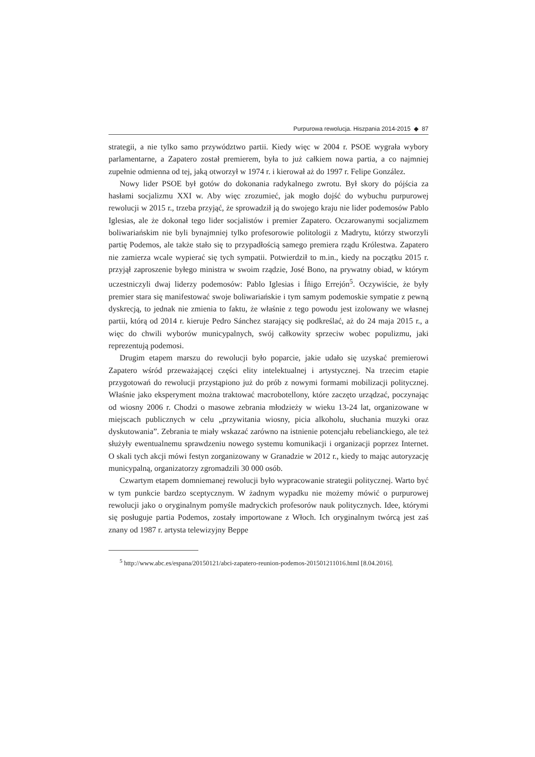Purpurowa rewolucja. Hiszpania 2014-2015 ◆ 87
strategii, a nie tylko samo przywództwo partii. Kiedy więc w 2004 r. PSOE wygrała wybory parlamentarne, a Zapatero został premierem, była to już całkiem nowa partia, a co najmniej zupełnie odmienna od tej, jaką otworzył w 1974 r. i kierował aż do 1997 r. Felipe González.
Nowy lider PSOE był gotów do dokonania radykalnego zwrotu. Był skory do pójścia za hasłami socjalizmu XXI w. Aby więc zrozumieć, jak mogło dojść do wybuchu purpurowej rewolucji w 2015 r., trzeba przyjąć, że sprowadził ją do swojego kraju nie lider podemosów Pablo Iglesias, ale że dokonał tego lider socjalistów i premier Zapatero. Oczarowanymi socjalizmem boliwariańskim nie byli bynajmniej tylko profesorowie politologii z Madrytu, którzy stworzyli partię Podemos, ale także stało się to przypadłością samego premiera rządu Królestwa. Zapatero nie zamierza wcale wypierać się tych sympatii. Potwierdził to m.in., kiedy na początku 2015 r. przyjął zaproszenie byłego ministra w swoim rządzie, José Bono, na prywatny obiad, w którym uczestniczyli dwaj liderzy podemosów: Pablo Iglesias i Íñigo Errejón<sup>5</sup>. Oczywiście, że były premier stara się manifestować swoje boliwariańskie i tym samym podemoskie sympatie z pewną dyskrecją, to jednak nie zmienia to faktu, że właśnie z tego powodu jest izolowany we własnej partii, którą od 2014 r. kieruje Pedro Sánchez starający się podkreślać, aż do 24 maja 2015 r., a więc do chwili wyborów municypalnych, swój całkowity sprzeciw wobec populizmu, jaki reprezentują podemosi.
Drugim etapem marszu do rewolucji było poparcie, jakie udało się uzyskać premierowi Zapatero wśród przeważającej części elity intelektualnej i artystycznej. Na trzecim etapie przygotowań do rewolucji przystąpiono już do prób z nowymi formami mobilizacji politycznej. Właśnie jako eksperyment można traktować macrobotellony, które zaczęto urządzać, poczynając od wiosny 2006 r. Chodzi o masowe zebrania młodzieży w wieku 13-24 lat, organizowane w miejscach publicznych w celu „przywitania wiosny, picia alkoholu, słuchania muzyki oraz dyskutowania”. Zebrania te miały wskazać zarówno na istnienie potencjału rebelianckiego, ale też służyły ewentualnemu sprawdzeniu nowego systemu komunikacji i organizacji poprzez Internet. O skali tych akcji mówi festyn zorganizowany w Granadzie w 2012 r., kiedy to mając autoryzację municypalną, organizatorzy zgromadzili 30 000 osób.
Czwartym etapem domniemanej rewolucji było wypracowanie strategii politycznej. Warto być w tym punkcie bardzo sceptycznym. W żadnym wypadku nie możemy mówić o purpurowej rewolucji jako o oryginalnym pomyśle madryckich profesorów nauk politycznych. Idee, którymi się posługuje partia Podemos, zostały importowane z Włoch. Ich oryginalnym twórcą jest zaś znany od 1987 r. artysta telewizyjny Beppe
<sup>5</sup> http://www.abc.es/espana/20150121/abci-zapatero-reunion-podemos-201501211016.html [8.04.2016].